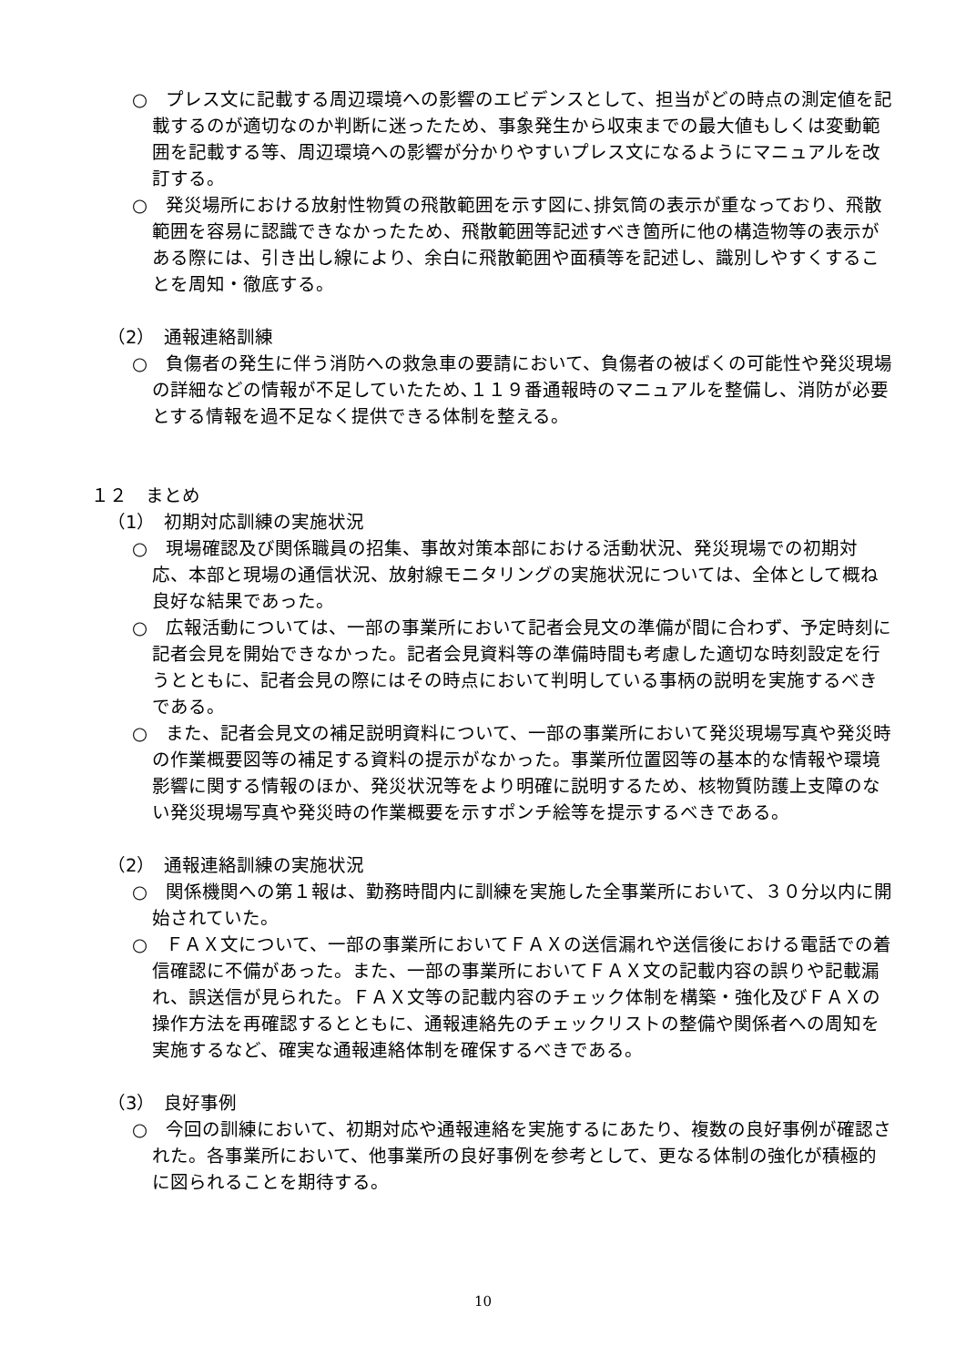○　プレス文に記載する周辺環境への影響のエビデンスとして、担当がどの時点の測定値を記載するのが適切なのか判断に迷ったため、事象発生から収束までの最大値もしくは変動範囲を記載する等、周辺環境への影響が分かりやすいプレス文になるようにマニュアルを改訂する。
○　発災場所における放射性物質の飛散範囲を示す図に､排気筒の表示が重なっており、飛散範囲を容易に認識できなかったため、飛散範囲等記述すべき箇所に他の構造物等の表示がある際には、引き出し線により、余白に飛散範囲や面積等を記述し、識別しやすくすることを周知・徹底する。
（2）　通報連絡訓練
○　負傷者の発生に伴う消防への救急車の要請において、負傷者の被ばくの可能性や発災現場の詳細などの情報が不足していたため､１１９番通報時のマニュアルを整備し、消防が必要とする情報を過不足なく提供できる体制を整える。
１２　まとめ
（1）　初期対応訓練の実施状況
○　現場確認及び関係職員の招集、事故対策本部における活動状況、発災現場での初期対応、本部と現場の通信状況、放射線モニタリングの実施状況については、全体として概ね良好な結果であった。
○　広報活動については、一部の事業所において記者会見文の準備が間に合わず、予定時刻に記者会見を開始できなかった。記者会見資料等の準備時間も考慮した適切な時刻設定を行うとともに、記者会見の際にはその時点において判明している事柄の説明を実施するべきである。
○　また、記者会見文の補足説明資料について、一部の事業所において発災現場写真や発災時の作業概要図等の補足する資料の提示がなかった。事業所位置図等の基本的な情報や環境影響に関する情報のほか、発災状況等をより明確に説明するため、核物質防護上支障のない発災現場写真や発災時の作業概要を示すポンチ絵等を提示するべきである。
（2）　通報連絡訓練の実施状況
○　関係機関への第１報は、勤務時間内に訓練を実施した全事業所において、３０分以内に開始されていた。
○　ＦＡＸ文について、一部の事業所においてＦＡＸの送信漏れや送信後における電話での着信確認に不備があった。また、一部の事業所においてＦＡＸ文の記載内容の誤りや記載漏れ、誤送信が見られた。ＦＡＸ文等の記載内容のチェック体制を構築・強化及びＦＡＸの操作方法を再確認するとともに、通報連絡先のチェックリストの整備や関係者への周知を実施するなど、確実な通報連絡体制を確保するべきである。
（3）　良好事例
○　今回の訓練において、初期対応や通報連絡を実施するにあたり、複数の良好事例が確認された。各事業所において、他事業所の良好事例を参考として、更なる体制の強化が積極的に図られることを期待する。
10